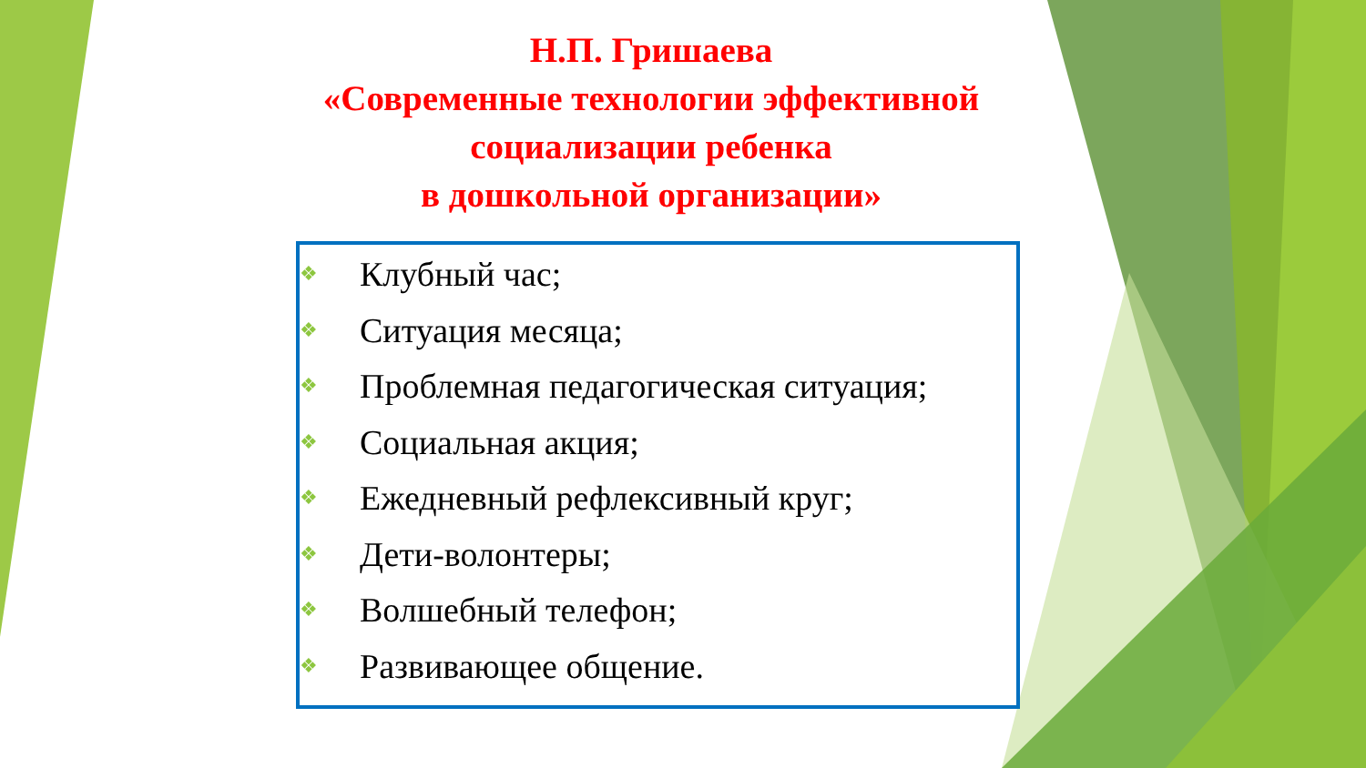Н.П. Гришаева
«Современные технологии эффективной социализации ребенка
в дошкольной организации»
❖ Клубный час;
❖ Ситуация месяца;
❖ Проблемная педагогическая ситуация;
❖ Социальная акция;
❖ Ежедневный рефлексивный круг;
❖ Дети-волонтеры;
❖ Волшебный телефон;
❖ Развивающее общение.